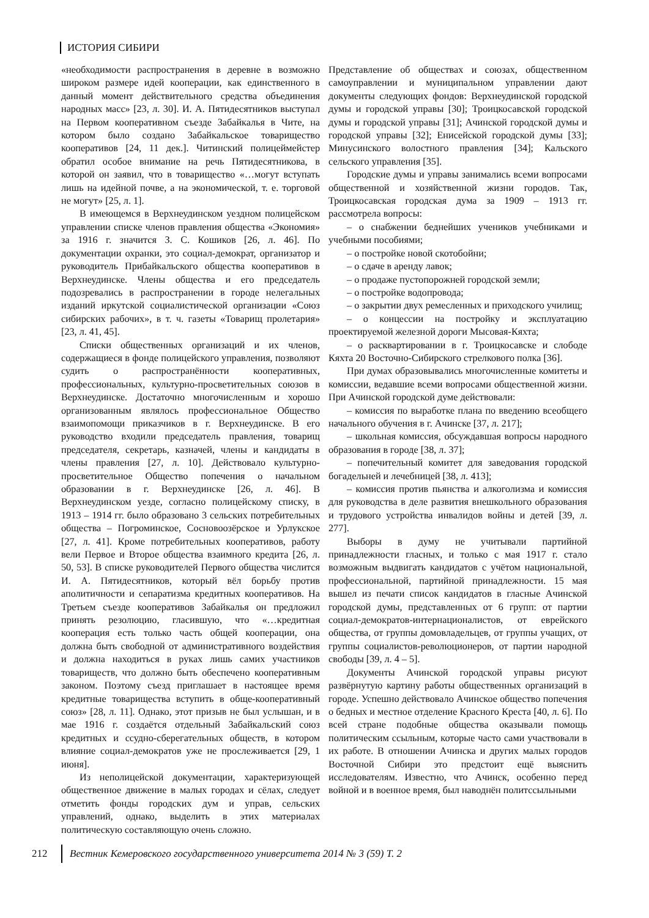ИСТОРИЯ СИБИРИ
«необходимости распространения в деревне в возможно широком размере идей кооперации, как единственного в данный момент действительного средства объединения народных масс» [23, л. 30]. И. А. Пятидесятников выступал на Первом кооперативном съезде Забайкалья в Чите, на котором было создано Забайкальское товарищество кооперативов [24, 11 дек.]. Читинский полицеймейстер обратил особое внимание на речь Пятидесятникова, в которой он заявил, что в товарищество «…могут вступать лишь на идейной почве, а на экономической, т. е. торговой не могут» [25, л. 1].
В имеющемся в Верхнеудинском уездном полицейском управлении списке членов правления общества «Экономия» за 1916 г. значится З. С. Кошиков [26, л. 46]. По документации охранки, это социал-демократ, организатор и руководитель Прибайкальского общества кооперативов в Верхнеудинске. Члены общества и его председатель подозревались в распространении в городе нелегальных изданий иркутской социалистической организации «Союз сибирских рабочих», в т. ч. газеты «Товарищ пролетария» [23, л. 41, 45].
Списки общественных организаций и их членов, содержащиеся в фонде полицейского управления, позволяют судить о распространённости кооперативных, профессиональных, культурно-просветительных союзов в Верхнеудинске. Достаточно многочисленным и хорошо организованным являлось профессиональное Общество взаимопомощи приказчиков в г. Верхнеудинске. В его руководство входили председатель правления, товарищ председателя, секретарь, казначей, члены и кандидаты в члены правления [27, л. 10]. Действовало культурно-просветительное Общество попечения о начальном образовании в г. Верхнеудинске [26, л. 46]. В Верхнеудинском уезде, согласно полицейскому списку, в 1913 – 1914 гг. было образовано 3 сельских потребительных общества – Погроминское, Сосновоозёрское и Урлукское [27, л. 41]. Кроме потребительных кооперативов, работу вели Первое и Второе общества взаимного кредита [26, л. 50, 53]. В списке руководителей Первого общества числится И. А. Пятидесятников, который вёл борьбу против аполитичности и сепаратизма кредитных кооперативов. На Третьем съезде кооперативов Забайкалья он предложил принять резолюцию, гласившую, что «…кредитная кооперация есть только часть общей кооперации, она должна быть свободной от административного воздействия и должна находиться в руках лишь самих участников товариществ, что должно быть обеспечено кооперативным законом. Поэтому съезд приглашает в настоящее время кредитные товарищества вступить в обще-кооперативный союз» [28, л. 11]. Однако, этот призыв не был услышан, и в мае 1916 г. создаётся отдельный Забайкальский союз кредитных и ссудно-сберегательных обществ, в котором влияние социал-демократов уже не прослеживается [29, 1 июня].
Из неполицейской документации, характеризующей общественное движение в малых городах и сёлах, следует отметить фонды городских дум и управ, сельских управлений, однако, выделить в этих материалах политическую составляющую очень сложно.
Представление об обществах и союзах, общественном самоуправлении и муниципальном управлении дают документы следующих фондов: Верхнеудинской городской думы и городской управы [30]; Троицкосавской городской думы и городской управы [31]; Ачинской городской думы и городской управы [32]; Енисейской городской думы [33]; Минусинского волостного правления [34]; Кальского сельского управления [35].
Городские думы и управы занимались всеми вопросами общественной и хозяйственной жизни городов. Так, Троицкосавская городская дума за 1909 – 1913 гг. рассмотрела вопросы:
– о снабжении беднейших учеников учебниками и учебными пособиями;
– о постройке новой скотобойни;
– о сдаче в аренду лавок;
– о продаже пустопорожней городской земли;
– о постройке водопровода;
– о закрытии двух ремесленных и приходского училищ;
– о концессии на постройку и эксплуатацию проектируемой железной дороги Мысовая-Кяхта;
– о расквартировании в г. Троицкосавске и слободе Кяхта 20 Восточно-Сибирского стрелкового полка [36].
При думах образовывались многочисленные комитеты и комиссии, ведавшие всеми вопросами общественной жизни. При Ачинской городской думе действовали:
– комиссия по выработке плана по введению всеобщего начального обучения в г. Ачинске [37, л. 217];
– школьная комиссия, обсуждавшая вопросы народного образования в городе [38, л. 37];
– попечительный комитет для заведования городской богадельней и лечебницей [38, л. 413];
– комиссия против пьянства и алкоголизма и комиссия для руководства в деле развития внешкольного образования и трудового устройства инвалидов войны и детей [39, л. 277].
Выборы в думу не учитывали партийной принадлежности гласных, и только с мая 1917 г. стало возможным выдвигать кандидатов с учётом национальной, профессиональной, партийной принадлежности. 15 мая вышел из печати список кандидатов в гласные Ачинской городской думы, представленных от 6 групп: от партии социал-демократов-интернационалистов, от еврейского общества, от группы домовладельцев, от группы учащих, от группы социалистов-революционеров, от партии народной свободы [39, л. 4 – 5].
Документы Ачинской городской управы рисуют развёрнутую картину работы общественных организаций в городе. Успешно действовало Ачинское общество попечения о бедных и местное отделение Красного Креста [40, л. 6]. По всей стране подобные общества оказывали помощь политическим ссыльным, которые часто сами участвовали в их работе. В отношении Ачинска и других малых городов Восточной Сибири это предстоит ещё выяснить исследователям. Известно, что Ачинск, особенно перед войной и в военное время, был наводнён политссыльными
212 Вестник Кемеровского государственного университета 2014 № 3 (59) Т. 2